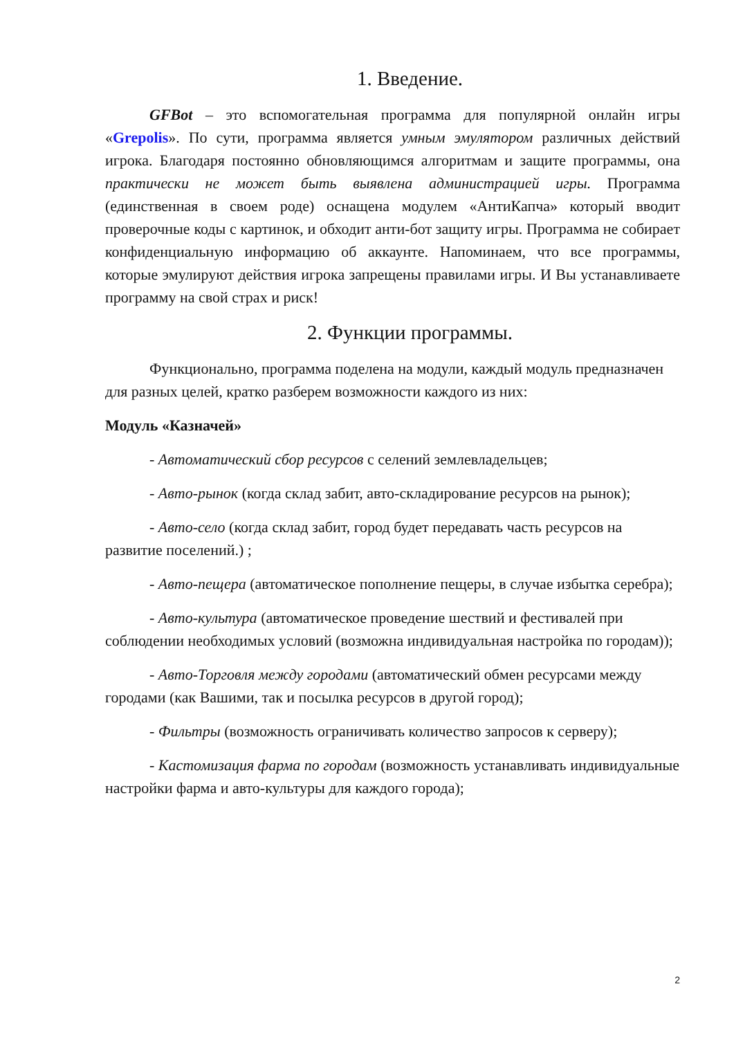1. Введение.
GFBot – это вспомогательная программа для популярной онлайн игры «Grepolis». По сути, программа является умным эмулятором различных действий игрока. Благодаря постоянно обновляющимся алгоритмам и защите программы, она практически не может быть выявлена администрацией игры. Программа (единственная в своем роде) оснащена модулем «АнтиКапча» который вводит проверочные коды с картинок, и обходит анти-бот защиту игры. Программа не собирает конфиденциальную информацию об аккаунте. Напоминаем, что все программы, которые эмулируют действия игрока запрещены правилами игры. И Вы устанавливаете программу на свой страх и риск!
2. Функции программы.
Функционально, программа поделена на модули, каждый модуль предназначен для разных целей, кратко разберем возможности каждого из них:
Модуль «Казначей»
- Автоматический сбор ресурсов с селений землевладельцев;
- Авто-рынок (когда склад забит, авто-складирование ресурсов на рынок);
- Авто-село (когда склад забит, город будет передавать часть ресурсов на развитие поселений.) ;
- Авто-пещера (автоматическое пополнение пещеры, в случае избытка серебра);
- Авто-культура (автоматическое проведение шествий и фестивалей при соблюдении необходимых условий (возможна индивидуальная настройка по городам));
- Авто-Торговля между городами (автоматический обмен ресурсами между городами (как Вашими, так и посылка ресурсов в другой город);
- Фильтры (возможность ограничивать количество запросов к серверу);
- Кастомизация фарма по городам (возможность устанавливать индивидуальные настройки фарма и авто-культуры для каждого города);
2